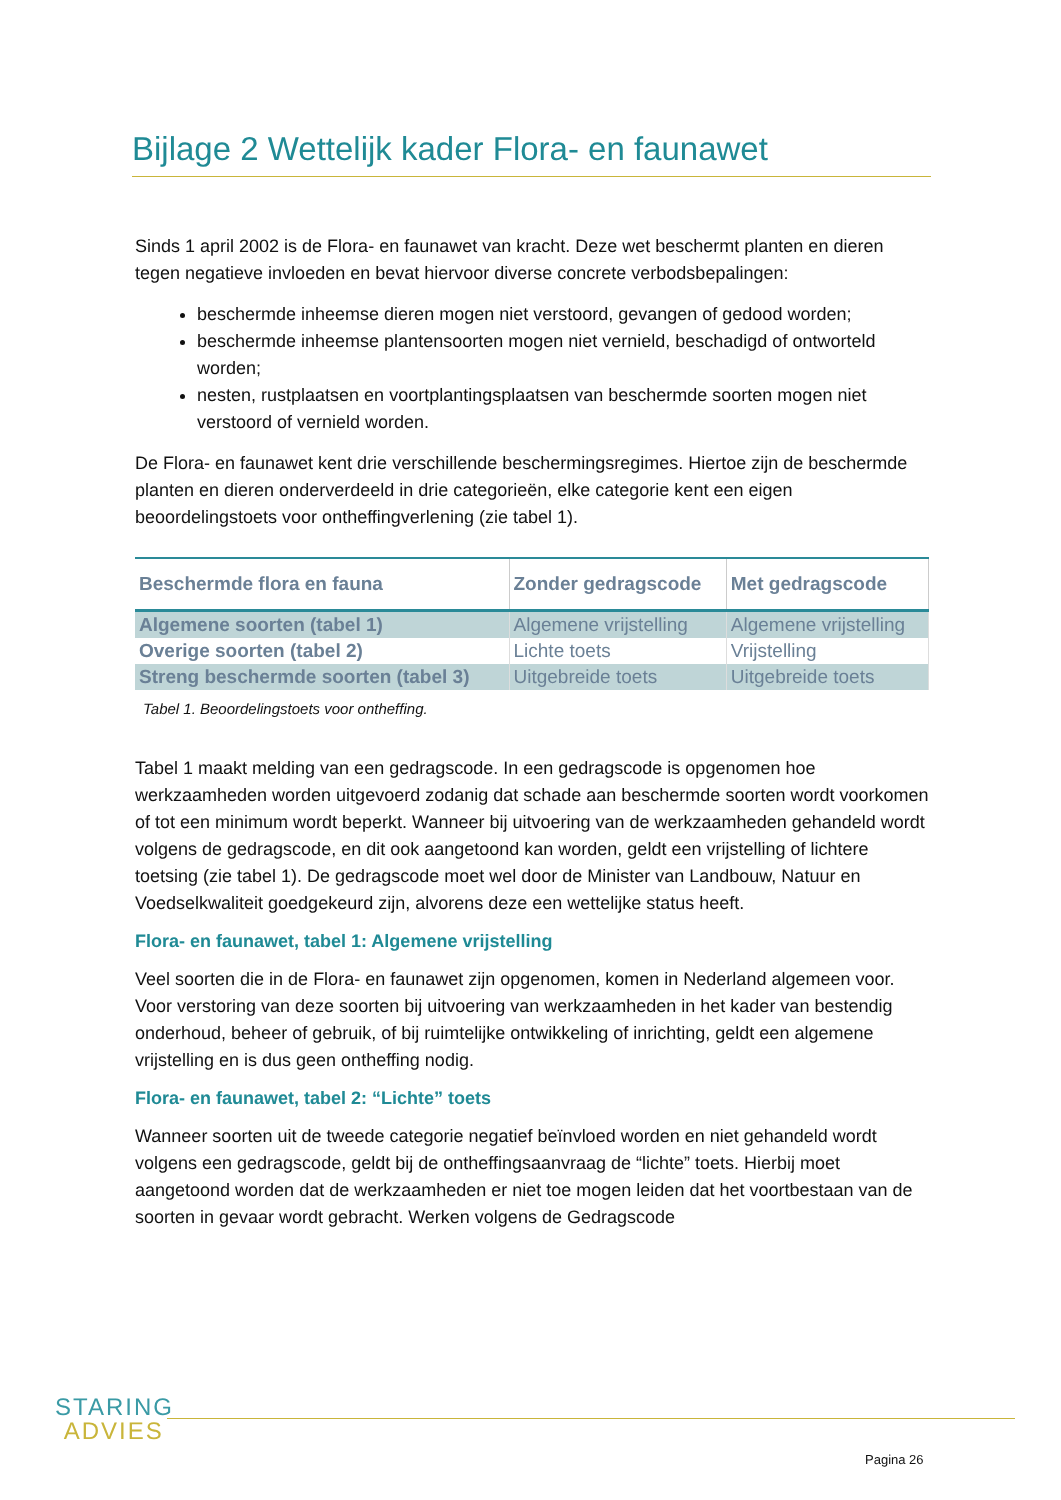Bijlage 2 Wettelijk kader Flora- en faunawet
Sinds 1 april 2002 is de Flora- en faunawet van kracht. Deze wet beschermt planten en dieren tegen negatieve invloeden en bevat hiervoor diverse concrete verbodsbepalingen:
beschermde inheemse dieren mogen niet verstoord, gevangen of gedood worden;
beschermde inheemse plantensoorten mogen niet vernield, beschadigd of ontworteld worden;
nesten, rustplaatsen en voortplantingsplaatsen van beschermde soorten mogen niet verstoord of vernield worden.
De Flora- en faunawet kent drie verschillende beschermingsregimes. Hiertoe zijn de beschermde planten en dieren onderverdeeld in drie categorieën, elke categorie kent een eigen beoordelingstoets voor ontheffingverlening (zie tabel 1).
| Beschermde flora en fauna | Zonder gedragscode | Met gedragscode |
| --- | --- | --- |
| Algemene soorten (tabel 1) | Algemene vrijstelling | Algemene vrijstelling |
| Overige soorten (tabel 2) | Lichte toets | Vrijstelling |
| Streng beschermde soorten (tabel 3) | Uitgebreide toets | Uitgebreide toets |
Tabel 1. Beoordelingstoets voor ontheffing.
Tabel 1 maakt melding van een gedragscode. In een gedragscode is opgenomen hoe werkzaamheden worden uitgevoerd zodanig dat schade aan beschermde soorten wordt voorkomen of tot een minimum wordt beperkt. Wanneer bij uitvoering van de werkzaamheden gehandeld wordt volgens de gedragscode, en dit ook aangetoond kan worden, geldt een vrijstelling of lichtere toetsing (zie tabel 1). De gedragscode moet wel door de Minister van Landbouw, Natuur en Voedselkwaliteit goedgekeurd zijn, alvorens deze een wettelijke status heeft.
Flora- en faunawet, tabel 1: Algemene vrijstelling
Veel soorten die in de Flora- en faunawet zijn opgenomen, komen in Nederland algemeen voor. Voor verstoring van deze soorten bij uitvoering van werkzaamheden in het kader van bestendig onderhoud, beheer of gebruik, of bij ruimtelijke ontwikkeling of inrichting, geldt een algemene vrijstelling en is dus geen ontheffing nodig.
Flora- en faunawet, tabel 2: “Lichte” toets
Wanneer soorten uit de tweede categorie negatief beïnvloed worden en niet gehandeld wordt volgens een gedragscode, geldt bij de ontheffingsaanvraag de “lichte” toets. Hierbij moet aangetoond worden dat de werkzaamheden er niet toe mogen leiden dat het voortbestaan van de soorten in gevaar wordt gebracht. Werken volgens de Gedragscode
STARING
ADVIES
Pagina 26